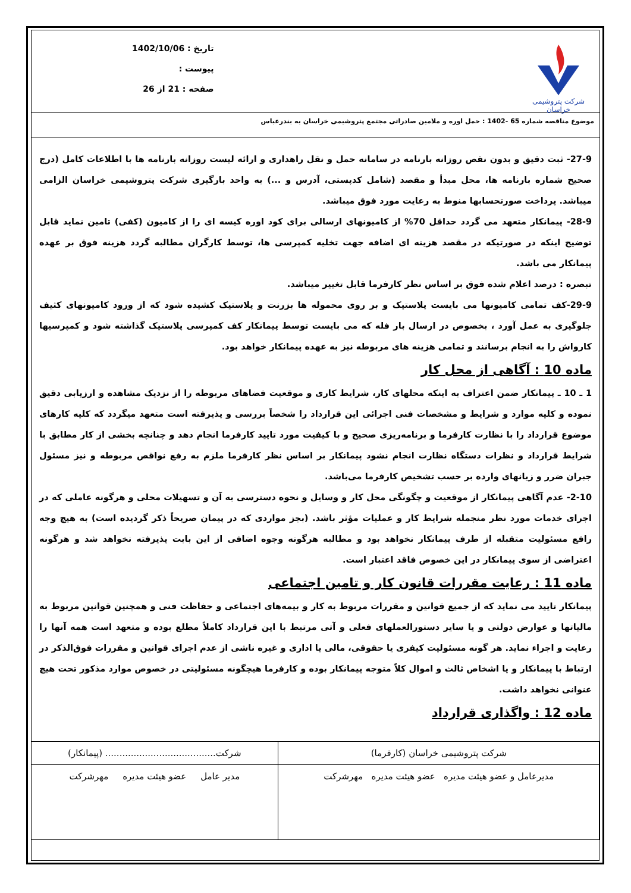شرکت پتروشیمی خراسان
تاریخ : 1402/10/06
پیوست :
صفحه : 21 از 26
موضوع مناقصه شماره 65 -1402 : حمل اوره و ملامین صادراتی مجتمع پتروشیمی خراسان به بندرعباس
27-9- ثبت دقیق و بدون نقص روزانه بارنامه در سامانه حمل و نقل راهداری و ارائه لیست روزانه بارنامه ها با اطلاعات کامل (درج صحیح شماره بارنامه ها، محل مبدأ و مقصد (شامل کدپستی، آدرس و ...) به واحد بارگیری شرکت پتروشیمی خراسان الزامی میباشد. پرداخت صورتحسابها منوط به رعایت مورد فوق میباشد.
28-9- پیمانکار متعهد می گردد حداقل 70% از کامیونهای ارسالی برای کود اوره کیسه ای را از کامیون (کفی) تامین نماید قابل توضیح اینکه در صورتیکه در مقصد هزینه ای اضافه جهت تخلیه کمپرسی ها، توسط کارگران مطالبه گردد هزینه فوق بر عهده پیمانکار می باشد.
تبصره : درصد اعلام شده فوق بر اساس نظر کارفرما قابل تغییر میباشد.
29-9-کف تمامی کامیونها می بایست پلاستیک و بر روی محموله ها بزرنت و پلاستیک کشیده شود که از ورود کامیونهای کثیف جلوگیری به عمل آورد ، بخصوص در ارسال بار فله که می بایست توسط پیمانکار کف کمپرسی پلاستیک گذاشته شود و کمپرسیها کارواش را به انجام برسانند و تمامی هزینه های مربوطه نیز به عهده پیمانکار خواهد بود.
ماده 10 : آگاهی از محل کار
1 ـ 10 ـ پیمانکار ضمن اعتراف به اینکه محلهای کار، شرایط کاری و موقعیت فضاهای مربوطه را از نزدیک مشاهده و ارزیابی دقیق نموده و کلیه موارد و شرایط و مشخصات فنی اجرائی این قرارداد را شخصاً بررسی و پذیرفته است متعهد میگردد که کلیه کارهای موضوع قرارداد را با نظارت کارفرما و برنامه‌ریزی صحیح و با کیفیت مورد تایید کارفرما انجام دهد و چنانچه بخشی از کار مطابق با شرایط قرارداد و نظرات دستگاه نظارت انجام نشود پیمانکار بر اساس نظر کارفرما ملزم به رفع نواقص مربوطه و نیز مسئول جبران ضرر و زیانهای وارده بر حسب تشخیص کارفرما می‌باشد.
2-10- عدم آگاهی پیمانکار از موقعیت و چگونگی محل کار و وسایل و نحوه دسترسی به آن و تسهیلات محلی و هرگونه عاملی که در اجرای خدمات مورد نظر منجمله شرایط کار و عملیات مؤثر باشد. (بجز مواردی که در پیمان صریحاً ذکر گردیده است) به هیچ وجه رافع مسئولیت متقبله از طرف پیمانکار نخواهد بود و مطالبه هرگونه وجوه اضافی از این بابت پذیرفته نخواهد شد و هرگونه اعتراضی از سوی پیمانکار در این خصوص فاقد اعتبار است.
ماده 11 : رعایت مقررات قانون کار و تامین اجتماعی
پیمانکار تایید می نماید که از جمیع قوانین و مقررات مربوط به کار و بیمه‌های اجتماعی و حفاظت فنی و همچنین قوانین مربوط به مالیاتها و عوارض دولتی و یا سایر دستورالعملهای فعلی و آتی مرتبط با این قرارداد کاملاً مطلع بوده و متعهد است همه آنها را رعایت و اجراء نماید. هر گونه مسئولیت کیفری یا حقوقی، مالی یا اداری و غیره ناشی از عدم اجرای قوانین و مقررات فوق‌الذکر در ارتباط با پیمانکار و یا اشخاص ثالث و اموال کلاً متوجه پیمانکار بوده و کارفرما هیچگونه مسئولیتی در خصوص موارد مذکور تحت هیچ عنوانی نخواهد داشت.
ماده 12 : واگذاری قرارداد
| شرکت پتروشیمی خراسان (کارفرما) | شرکت....................................... (پیمانکار) |
| مدیرعامل و عضو هیئت مدیره عضو هیئت مدیره مهرشرکت | مدیر عامل عضو هیئت مدیره مهرشرکت |